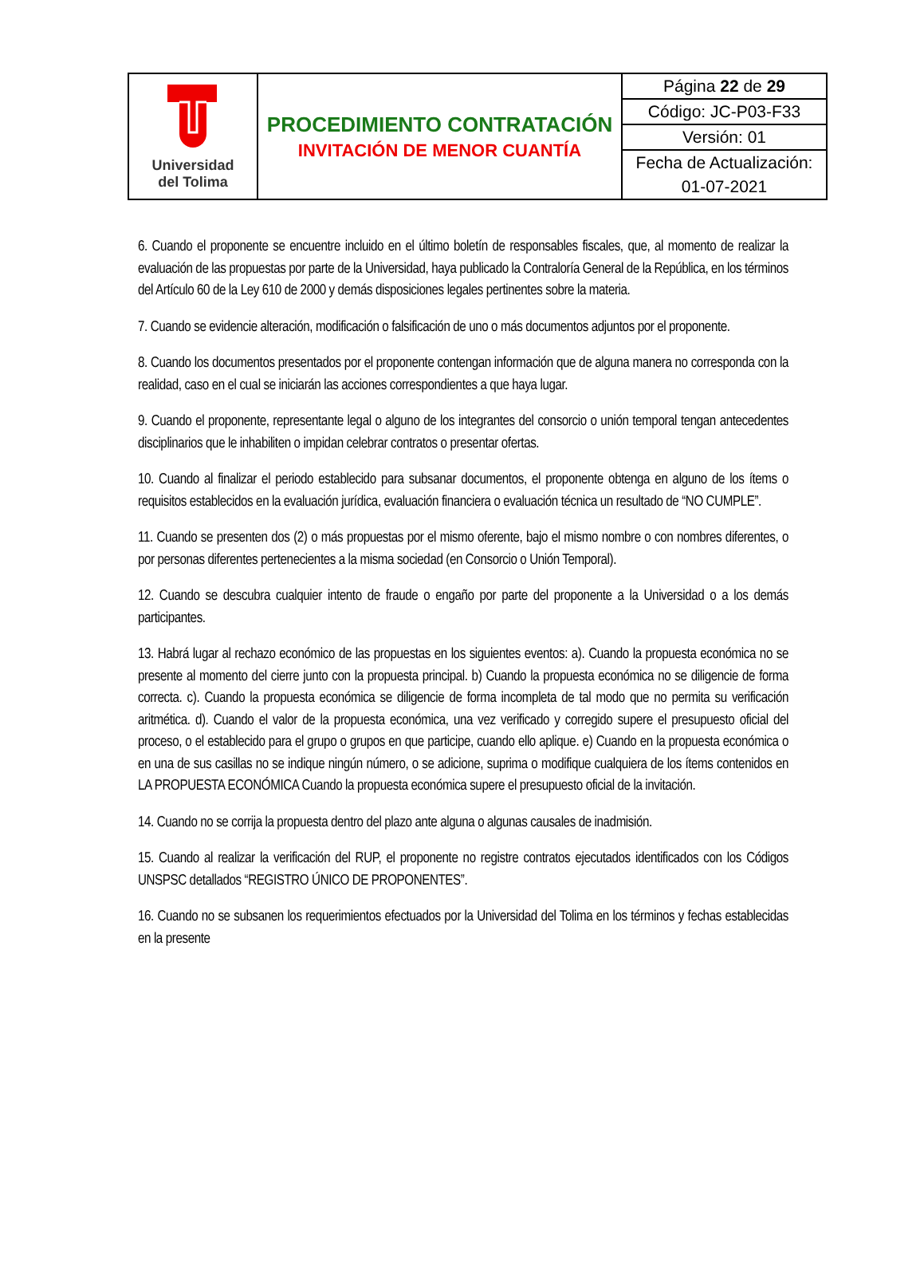| Universidad del Tolima | PROCEDIMIENTO CONTRATACIÓN INVITACIÓN DE MENOR CUANTÍA | Página 22 de 29 |
| | | Código: JC-P03-F33 |
| | | Versión: 01 |
| | | Fecha de Actualización: 01-07-2021 |
6. Cuando el proponente se encuentre incluido en el último boletín de responsables fiscales, que, al momento de realizar la evaluación de las propuestas por parte de la Universidad, haya publicado la Contraloría General de la República, en los términos del Artículo 60 de la Ley 610 de 2000 y demás disposiciones legales pertinentes sobre la materia.
7. Cuando se evidencie alteración, modificación o falsificación de uno o más documentos adjuntos por el proponente.
8. Cuando los documentos presentados por el proponente contengan información que de alguna manera no corresponda con la realidad, caso en el cual se iniciarán las acciones correspondientes a que haya lugar.
9. Cuando el proponente, representante legal o alguno de los integrantes del consorcio o unión temporal tengan antecedentes disciplinarios que le inhabiliten o impidan celebrar contratos o presentar ofertas.
10. Cuando al finalizar el periodo establecido para subsanar documentos, el proponente obtenga en alguno de los ítems o requisitos establecidos en la evaluación jurídica, evaluación financiera o evaluación técnica un resultado de “NO CUMPLE”.
11. Cuando se presenten dos (2) o más propuestas por el mismo oferente, bajo el mismo nombre o con nombres diferentes, o por personas diferentes pertenecientes a la misma sociedad (en Consorcio o Unión Temporal).
12. Cuando se descubra cualquier intento de fraude o engaño por parte del proponente a la Universidad o a los demás participantes.
13. Habrá lugar al rechazo económico de las propuestas en los siguientes eventos: a). Cuando la propuesta económica no se presente al momento del cierre junto con la propuesta principal. b) Cuando la propuesta económica no se diligencie de forma correcta. c). Cuando la propuesta económica se diligencie de forma incompleta de tal modo que no permita su verificación aritmética. d). Cuando el valor de la propuesta económica, una vez verificado y corregido supere el presupuesto oficial del proceso, o el establecido para el grupo o grupos en que participe, cuando ello aplique. e) Cuando en la propuesta económica o en una de sus casillas no se indique ningún número, o se adicione, suprima o modifique cualquiera de los ítems contenidos en LA PROPUESTA ECONÓMICA Cuando la propuesta económica supere el presupuesto oficial de la invitación.
14. Cuando no se corrija la propuesta dentro del plazo ante alguna o algunas causales de inadmisión.
15. Cuando al realizar la verificación del RUP, el proponente no registre contratos ejecutados identificados con los Códigos UNSPSC detallados “REGISTRO ÚNICO DE PROPONENTES”.
16. Cuando no se subsanen los requerimientos efectuados por la Universidad del Tolima en los términos y fechas establecidas en la presente